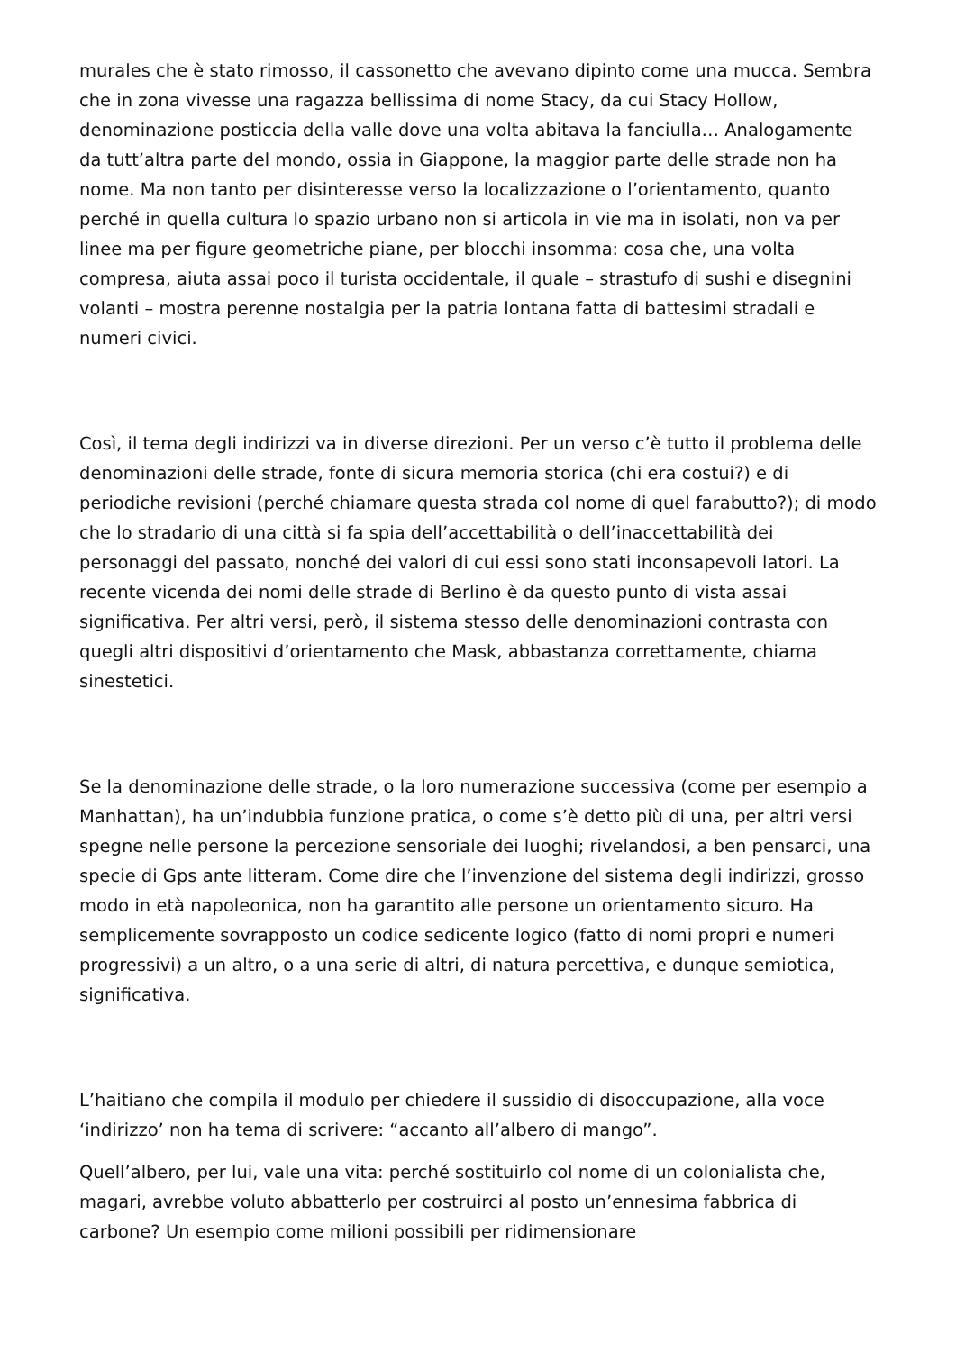murales che è stato rimosso, il cassonetto che avevano dipinto come una mucca. Sembra che in zona vivesse una ragazza bellissima di nome Stacy, da cui Stacy Hollow, denominazione posticcia della valle dove una volta abitava la fanciulla… Analogamente da tutt’altra parte del mondo, ossia in Giappone, la maggior parte delle strade non ha nome. Ma non tanto per disinteresse verso la localizzazione o l’orientamento, quanto perché in quella cultura lo spazio urbano non si articola in vie ma in isolati, non va per linee ma per figure geometriche piane, per blocchi insomma: cosa che, una volta compresa, aiuta assai poco il turista occidentale, il quale – strastufo di sushi e disegnini volanti – mostra perenne nostalgia per la patria lontana fatta di battesimi stradali e numeri civici.
Così, il tema degli indirizzi va in diverse direzioni. Per un verso c’è tutto il problema delle denominazioni delle strade, fonte di sicura memoria storica (chi era costui?) e di periodiche revisioni (perché chiamare questa strada col nome di quel farabutto?); di modo che lo stradario di una città si fa spia dell’accettabilità o dell’inaccettabilità dei personaggi del passato, nonché dei valori di cui essi sono stati inconsapevoli latori. La recente vicenda dei nomi delle strade di Berlino è da questo punto di vista assai significativa. Per altri versi, però, il sistema stesso delle denominazioni contrasta con quegli altri dispositivi d’orientamento che Mask, abbastanza correttamente, chiama sinestetici.
Se la denominazione delle strade, o la loro numerazione successiva (come per esempio a Manhattan), ha un’indubbia funzione pratica, o come s’è detto più di una, per altri versi spegne nelle persone la percezione sensoriale dei luoghi; rivelandosi, a ben pensarci, una specie di Gps ante litteram. Come dire che l’invenzione del sistema degli indirizzi, grosso modo in età napoleonica, non ha garantito alle persone un orientamento sicuro. Ha semplicemente sovrapposto un codice sedicente logico (fatto di nomi propri e numeri progressivi) a un altro, o a una serie di altri, di natura percettiva, e dunque semiotica, significativa.
L’haitiano che compila il modulo per chiedere il sussidio di disoccupazione, alla voce ‘indirizzo’ non ha tema di scrivere: “accanto all’albero di mango”.
Quell’albero, per lui, vale una vita: perché sostituirlo col nome di un colonialista che, magari, avrebbe voluto abbatterlo per costruirci al posto un’ennesima fabbrica di carbone? Un esempio come milioni possibili per ridimensionare